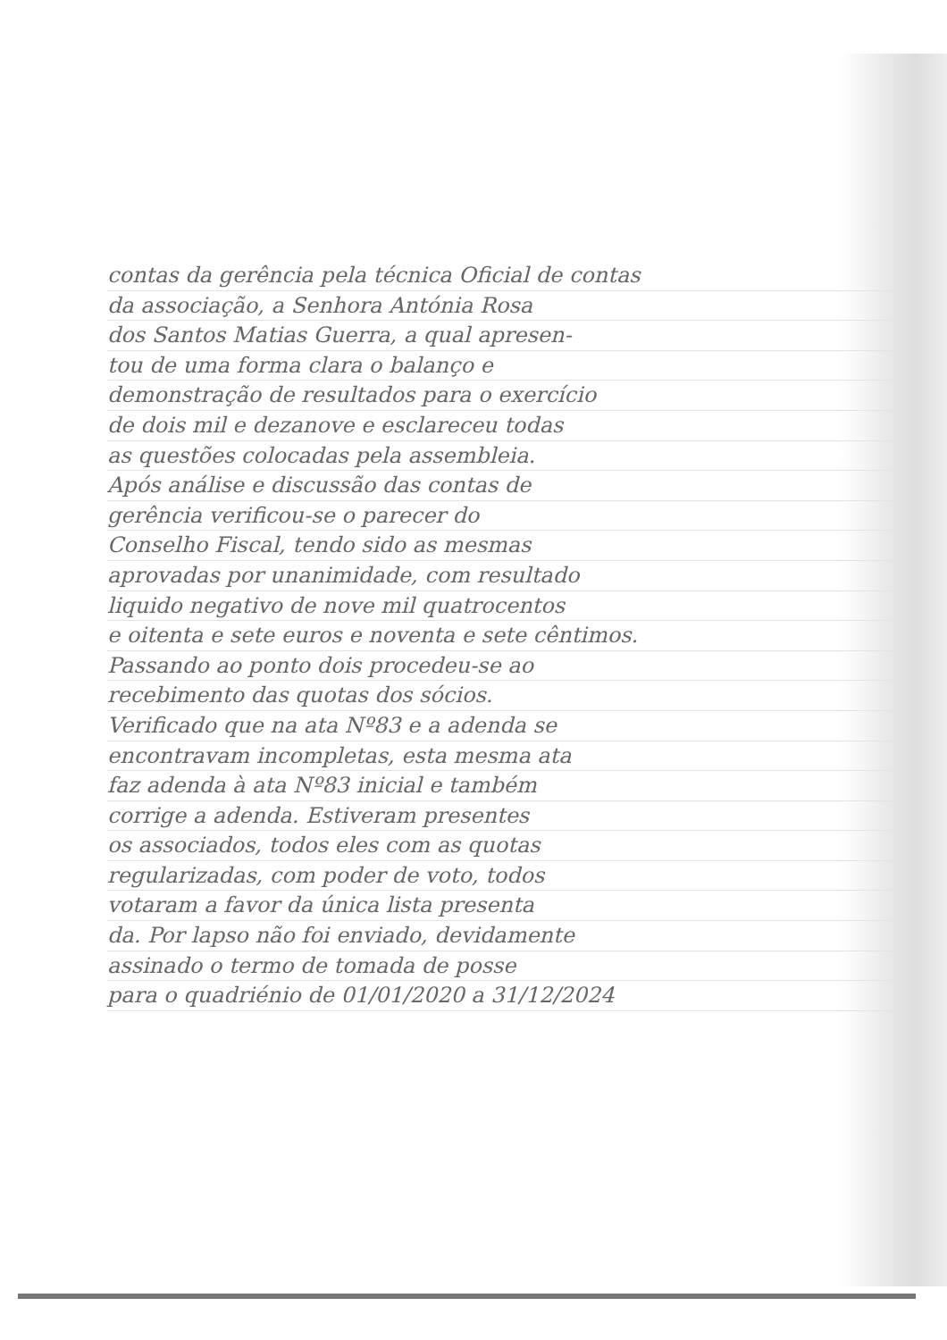contas da gerência pela técnica Oficial de contas
da associação, a Senhora Antónia Rosa
dos Santos Matias Guerra, a qual apresen-
tou de uma forma clara o balanço e
demonstração de resultados para o exercício
de dois mil e dezanove e esclareceu todas
as questões colocadas pela assembleia.
Após análise e discussão das contas de
gerência verificou-se o parecer do
Conselho Fiscal, tendo sido as mesmas
aprovadas por unanimidade, com resultado
liquido negativo de nove mil quatrocentos
e oitenta e sete euros e noventa e sete cêntimos.
Passando ao ponto dois procedeu-se ao
recebimento das quotas dos sócios.
Verificado que na ata Nº83 e a adenda se
encontravam incompletas, esta mesma ata
faz adenda à ata Nº83 inicial e também
corrige a adenda. Estiveram presentes
os associados, todos eles com as quotas
regularizadas, com poder de voto, todos
votaram a favor da única lista presenta
da. Por lapso não foi enviado, devidamente
assinado o termo de tomada de posse
para o quadriénio de 01/01/2020 a 31/12/2024